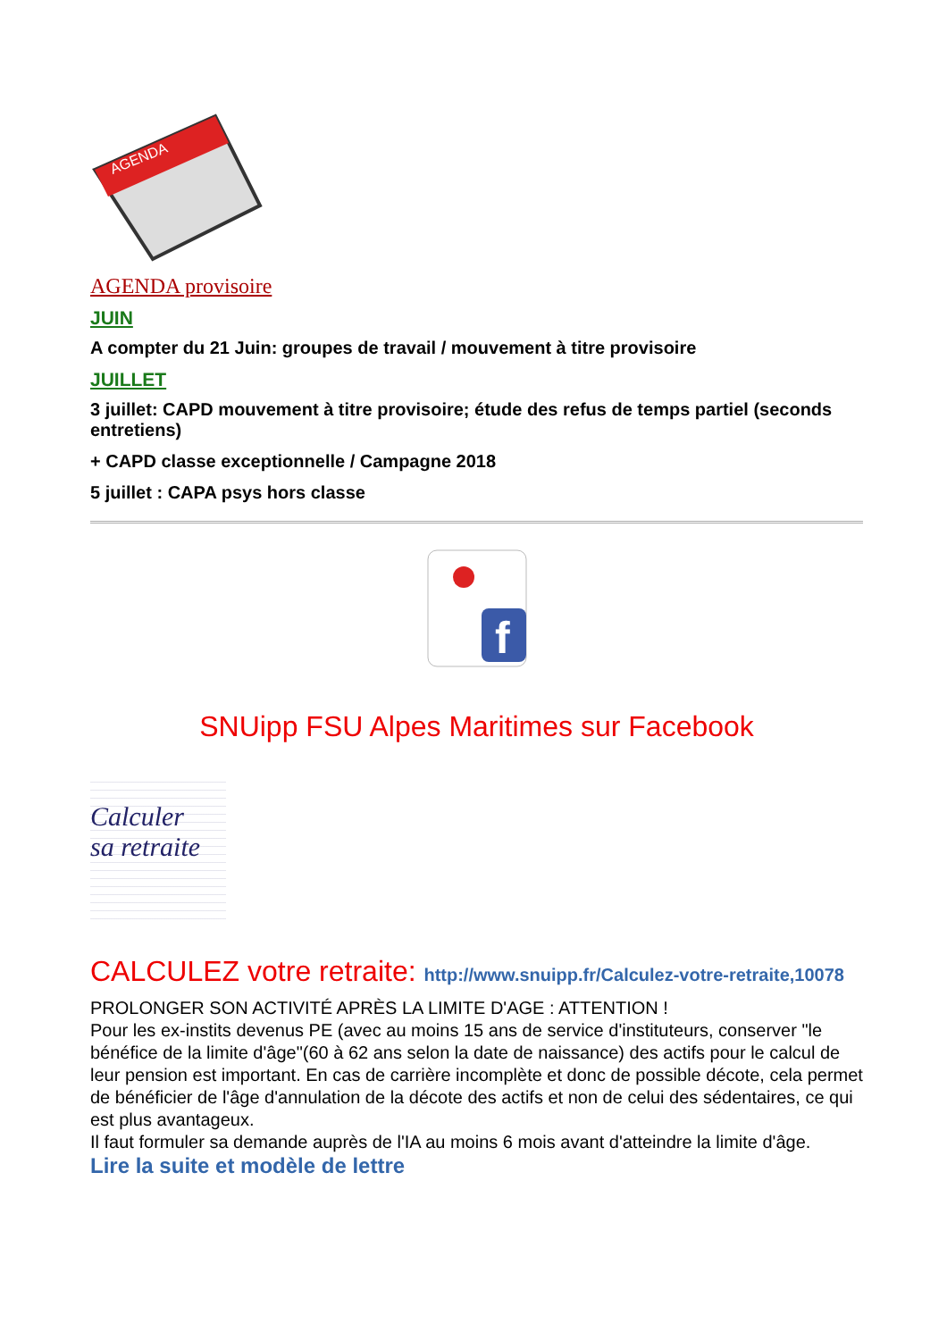AGENDA
AGENDA provisoire
JUIN
A compter du 21 Juin: groupes de travail / mouvement à titre provisoire
JUILLET
3 juillet: CAPD mouvement à titre provisoire; étude des refus de temps partiel (seconds entretiens)
+ CAPD classe exceptionnelle / Campagne 2018
5 juillet : CAPA psys hors classe
f
SNUipp FSU Alpes Maritimes sur Facebook
Calculer
sa retraite
CALCULEZ votre retraite: http://www.snuipp.fr/Calculez-votre-retraite,10078
PROLONGER SON ACTIVITÉ APRÈS LA LIMITE D'AGE : ATTENTION !
Pour les ex-instits devenus PE (avec au moins 15 ans de service d'instituteurs, conserver "le bénéfice de la limite d'âge"(60 à 62 ans selon la date de naissance) des actifs pour le calcul de leur pension est important. En cas de carrière incomplète et donc de possible décote, cela permet de bénéficier de l'âge d'annulation de la décote des actifs et non de celui des sédentaires, ce qui est plus avantageux.
Il faut formuler sa demande auprès de l'IA au moins 6 mois avant d'atteindre la limite d'âge.
Lire la suite et modèle de lettre